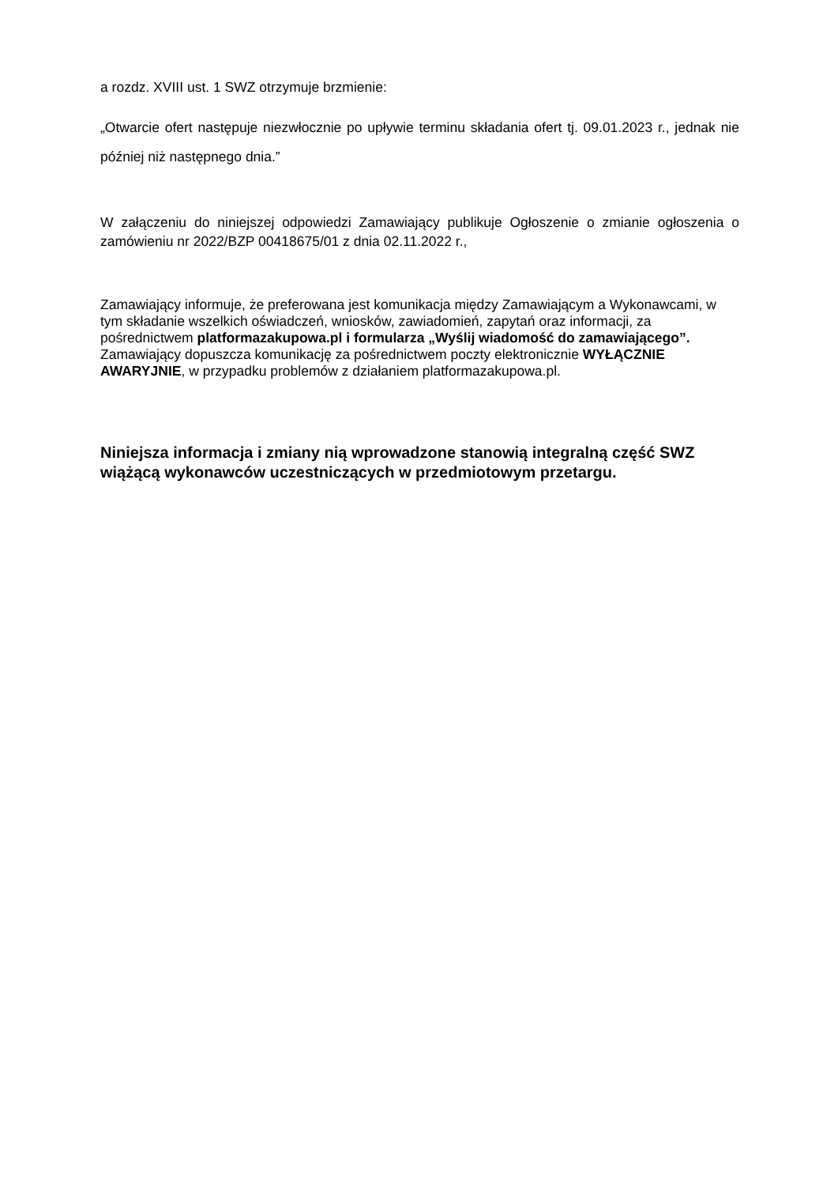a rozdz. XVIII ust. 1 SWZ otrzymuje brzmienie:
„Otwarcie ofert następuje niezwłocznie po upływie terminu składania ofert tj. 09.01.2023 r., jednak nie później niż następnego dnia.”
W załączeniu do niniejszej odpowiedzi Zamawiający publikuje Ogłoszenie o zmianie ogłoszenia o zamówieniu nr 2022/BZP 00418675/01 z dnia 02.11.2022 r.,
Zamawiający informuje, że preferowana jest komunikacja między Zamawiającym a Wykonawcami, w tym składanie wszelkich oświadczeń, wniosków, zawiadomień, zapytań oraz informacji, za pośrednictwem platformazakupowa.pl i formularza „Wyślij wiadomość do zamawiającego”.
Zamawiający dopuszcza komunikację za pośrednictwem poczty elektronicznie WYŁĄCZNIE AWARYJNIE, w przypadku problemów z działaniem platformazakupowa.pl.
Niniejsza informacja i zmiany nią wprowadzone stanowią integralną część SWZ wiążącą wykonawców uczestniczących w przedmiotowym przetargu.